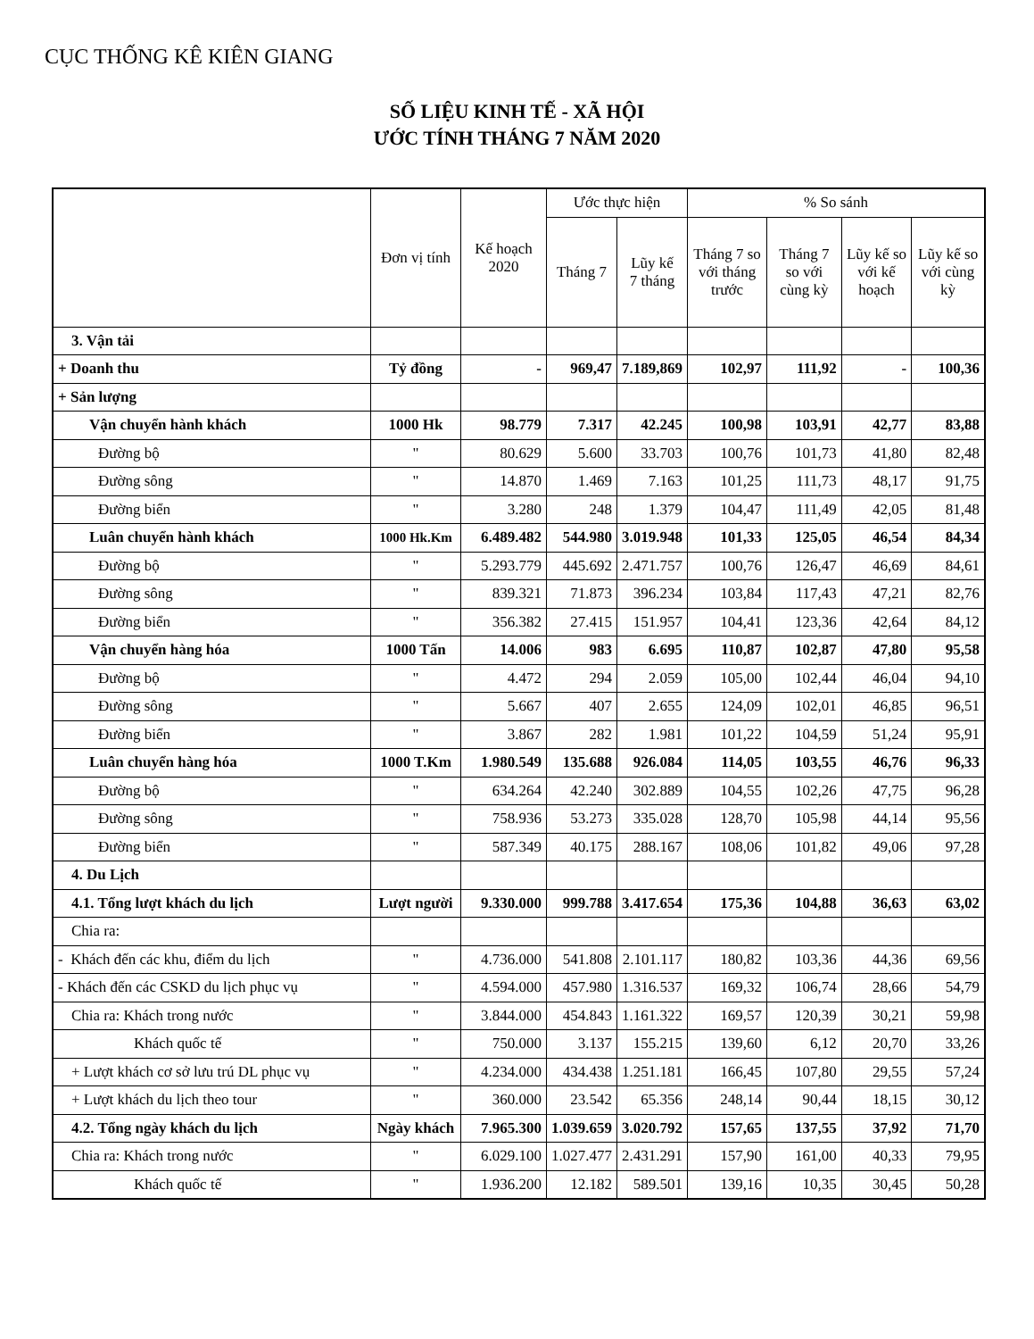CỤC THỐNG KÊ KIÊN GIANG
SỐ LIỆU KINH TẾ - XÃ HỘI
ƯỚC TÍNH THÁNG 7 NĂM 2020
| | Đơn vị tính | Kế hoạch 2020 | Ước thực hiện | | % So sánh | | | |
| --- | --- | --- | --- | --- | --- | --- | --- | --- |
| | | | Tháng 7 | Lũy kế 7 tháng | Tháng 7 so với tháng trước | Tháng 7 so với cùng kỳ | Lũy kế so với kế hoạch | Lũy kế so với cùng kỳ |
| 3. Vận tải | | | | | | | | |
| + Doanh thu | Tỷ đồng | - | 969,47 | 7.189,869 | 102,97 | 111,92 | - | 100,36 |
| + Sản lượng | | | | | | | | |
| Vận chuyển hành khách | 1000 Hk | 98.779 | 7.317 | 42.245 | 100,98 | 103,91 | 42,77 | 83,88 |
| Đường bộ | " | 80.629 | 5.600 | 33.703 | 100,76 | 101,73 | 41,80 | 82,48 |
| Đường sông | " | 14.870 | 1.469 | 7.163 | 101,25 | 111,73 | 48,17 | 91,75 |
| Đường biển | " | 3.280 | 248 | 1.379 | 104,47 | 111,49 | 42,05 | 81,48 |
| Luân chuyển hành khách | 1000 Hk.Km | 6.489.482 | 544.980 | 3.019.948 | 101,33 | 125,05 | 46,54 | 84,34 |
| Đường bộ | " | 5.293.779 | 445.692 | 2.471.757 | 100,76 | 126,47 | 46,69 | 84,61 |
| Đường sông | " | 839.321 | 71.873 | 396.234 | 103,84 | 117,43 | 47,21 | 82,76 |
| Đường biển | " | 356.382 | 27.415 | 151.957 | 104,41 | 123,36 | 42,64 | 84,12 |
| Vận chuyển hàng hóa | 1000 Tấn | 14.006 | 983 | 6.695 | 110,87 | 102,87 | 47,80 | 95,58 |
| Đường bộ | " | 4.472 | 294 | 2.059 | 105,00 | 102,44 | 46,04 | 94,10 |
| Đường sông | " | 5.667 | 407 | 2.655 | 124,09 | 102,01 | 46,85 | 96,51 |
| Đường biển | " | 3.867 | 282 | 1.981 | 101,22 | 104,59 | 51,24 | 95,91 |
| Luân chuyển hàng hóa | 1000 T.Km | 1.980.549 | 135.688 | 926.084 | 114,05 | 103,55 | 46,76 | 96,33 |
| Đường bộ | " | 634.264 | 42.240 | 302.889 | 104,55 | 102,26 | 47,75 | 96,28 |
| Đường sông | " | 758.936 | 53.273 | 335.028 | 128,70 | 105,98 | 44,14 | 95,56 |
| Đường biển | " | 587.349 | 40.175 | 288.167 | 108,06 | 101,82 | 49,06 | 97,28 |
| 4. Du Lịch | | | | | | | | |
| 4.1. Tổng lượt khách du lịch | Lượt người | 9.330.000 | 999.788 | 3.417.654 | 175,36 | 104,88 | 36,63 | 63,02 |
| Chia ra: | | | | | | | | |
| - Khách đến các khu, điểm du lịch | " | 4.736.000 | 541.808 | 2.101.117 | 180,82 | 103,36 | 44,36 | 69,56 |
| - Khách đến các CSKD du lịch phục vụ | " | 4.594.000 | 457.980 | 1.316.537 | 169,32 | 106,74 | 28,66 | 54,79 |
| Chia ra: Khách trong nước | " | 3.844.000 | 454.843 | 1.161.322 | 169,57 | 120,39 | 30,21 | 59,98 |
| Khách quốc tế | " | 750.000 | 3.137 | 155.215 | 139,60 | 6,12 | 20,70 | 33,26 |
| + Lượt khách cơ sở lưu trú DL phục vụ | " | 4.234.000 | 434.438 | 1.251.181 | 166,45 | 107,80 | 29,55 | 57,24 |
| + Lượt khách du lịch theo tour | " | 360.000 | 23.542 | 65.356 | 248,14 | 90,44 | 18,15 | 30,12 |
| 4.2. Tổng ngày khách du lịch | Ngày khách | 7.965.300 | 1.039.659 | 3.020.792 | 157,65 | 137,55 | 37,92 | 71,70 |
| Chia ra: Khách trong nước | " | 6.029.100 | 1.027.477 | 2.431.291 | 157,90 | 161,00 | 40,33 | 79,95 |
| Khách quốc tế | " | 1.936.200 | 12.182 | 589.501 | 139,16 | 10,35 | 30,45 | 50,28 |